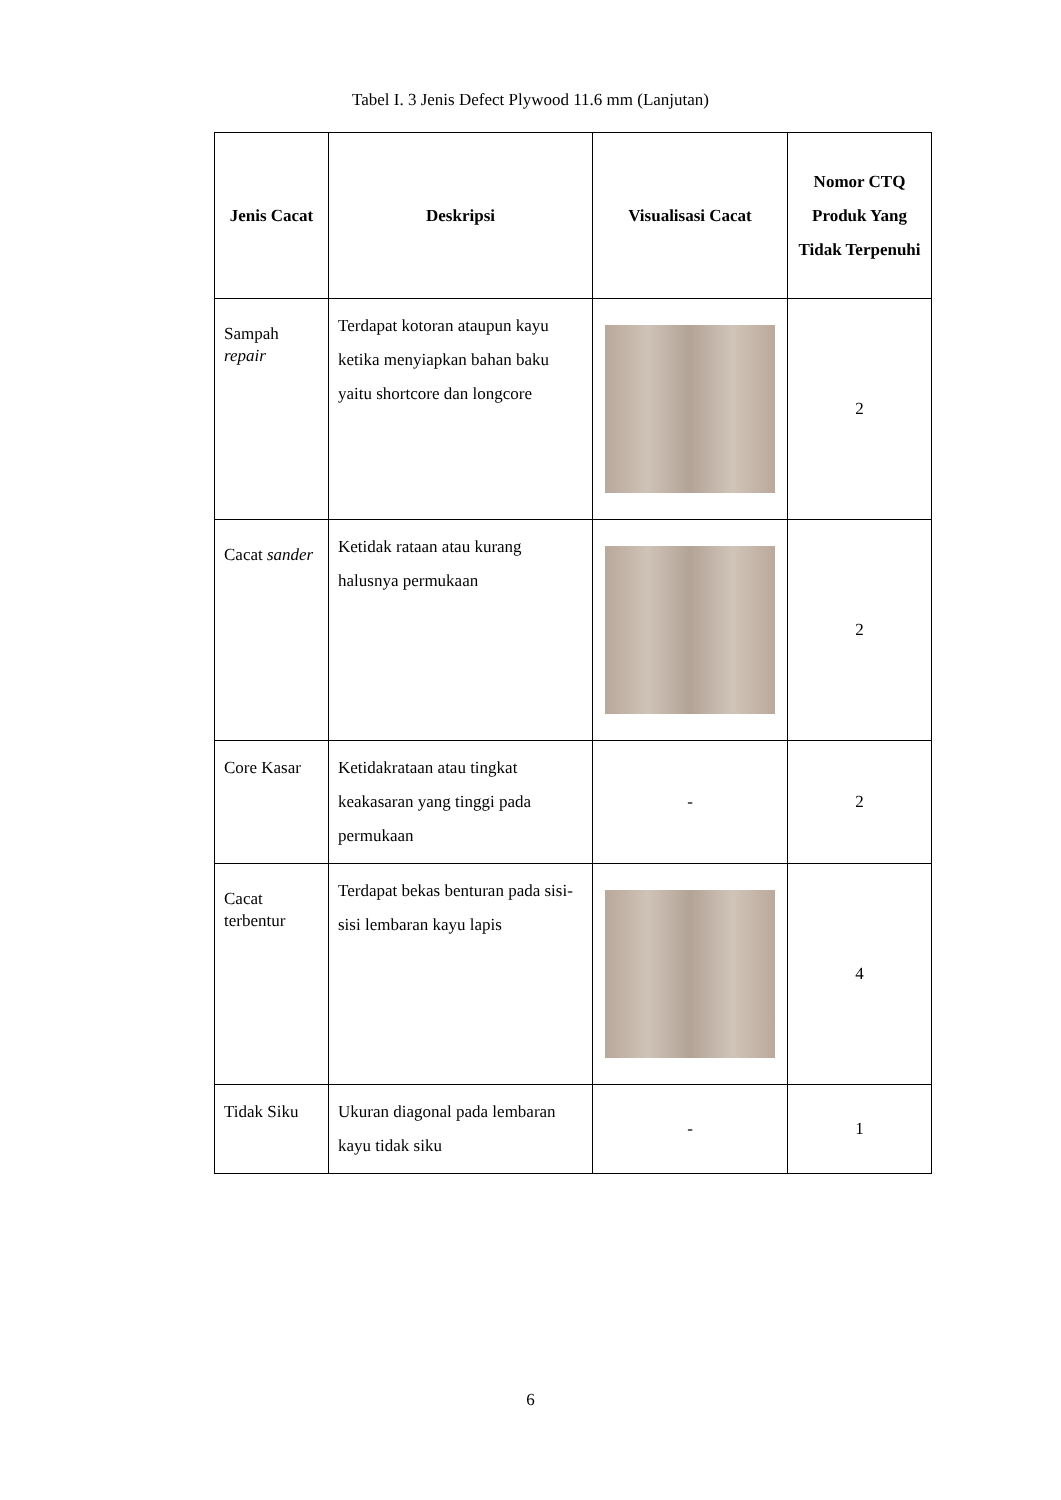Tabel I. 3 Jenis Defect Plywood 11.6 mm (Lanjutan)
| Jenis Cacat | Deskripsi | Visualisasi Cacat | Nomor CTQ Produk Yang Tidak Terpenuhi |
| --- | --- | --- | --- |
| Sampah repair | Terdapat kotoran ataupun kayu ketika menyiapkan bahan baku yaitu shortcore dan longcore | | 2 |
| Cacat sander | Ketidak rataan atau kurang halusnya permukaan | | 2 |
| Core Kasar | Ketidakrataan atau tingkat keakasaran yang tinggi pada permukaan | - | 2 |
| Cacat terbentur | Terdapat bekas benturan pada sisi-sisi lembaran kayu lapis | | 4 |
| Tidak Siku | Ukuran diagonal pada lembaran kayu tidak siku | - | 1 |
6